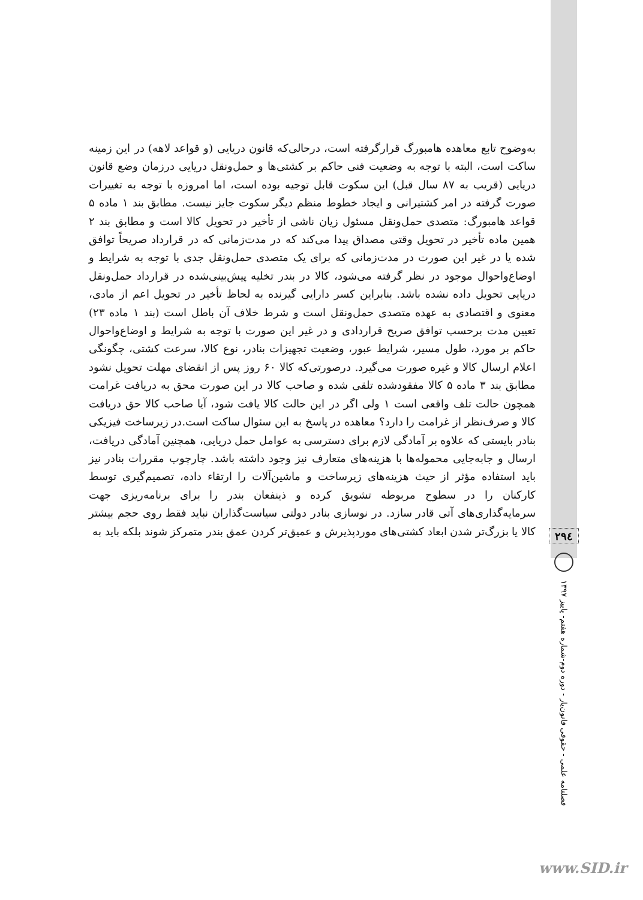به‌وضوح تابع معاهده هامبورگ قرارگرفته است، درحالی‌که قانون دریایی (و قواعد لاهه) در این زمینه ساکت است، البته با توجه به وضعیت فنی حاکم بر کشتی‌ها و حمل‌ونقل دریایی درزمان وضع قانون دریایی (قریب به ۸۷ سال قبل) این سکوت قابل توجیه بوده است، اما امروزه با توجه به تغییرات صورت گرفته در امر کشتیرانی و ایجاد خطوط منظم دیگر سکوت جایز نیست. مطابق بند ۱ ماده ۵ قواعد هامبورگ: متصدی حمل‌ونقل مسئول زیان ناشی از تأخیر در تحویل کالا است و مطابق بند ۲ همین ماده تأخیر در تحویل وقتی مصداق پیدا می‌کند که در مدت‌زمانی که در قرارداد صریحاً توافق شده یا در غیر این صورت در مدت‌زمانی که برای یک متصدی حمل‌ونقل جدی با توجه به شرایط و اوضاع‌واحوال موجود در نظر گرفته می‌شود، کالا در بندر تخلیه پیش‌بینی‌شده در قرارداد حمل‌ونقل دریایی تحویل داده نشده باشد. بنابراین کسر دارایی گیرنده به لحاظ تأخیر در تحویل اعم از مادی، معنوی و اقتصادی به عهده متصدی حمل‌ونقل است و شرط خلاف آن باطل است (بند ۱ ماده ۲۳) تعیین مدت برحسب توافق صریح قراردادی و در غیر این صورت با توجه به شرایط و اوضاع‌واحوال حاکم بر مورد، طول مسیر، شرایط عبور، وضعیت تجهیزات بنادر، نوع کالا، سرعت کشتی، چگونگی اعلام ارسال کالا و غیره صورت می‌گیرد. درصورتی‌که کالا ۶۰ روز پس از انقضای مهلت تحویل نشود مطابق بند ۳ ماده ۵ کالا مفقودشده تلقی شده و صاحب کالا در این صورت محق به دریافت غرامت همچون حالت تلف واقعی است ۱ ولی اگر در این حالت کالا یافت شود، آیا صاحب کالا حق دریافت کالا و صرف‌نظر از غرامت را دارد؟ معاهده در پاسخ به این سئوال ساکت است.در زیرساخت فیزیکی بنادر بایستی که علاوه بر آمادگی لازم برای دسترسی به عوامل حمل دریایی، همچنین آمادگی دریافت، ارسال و جابه‌جایی محموله‌ها با هزینه‌های متعارف نیز وجود داشته باشد. چارچوب مقررات بنادر نیز باید استفاده مؤثر از حیث هزینه‌های زیرساخت و ماشین‌آلات را ارتقاء داده، تصمیم‌گیری توسط کارکنان را در سطوح مربوطه تشویق کرده و ذینفعان بندر را برای برنامه‌ریزی جهت سرمایه‌گذاری‌های آتی قادر سازد. در نوسازی بنادر دولتی سیاست‌گذاران نباید فقط روی حجم بیشتر کالا یا بزرگ‌تر شدن ابعاد کشتی‌های موردپذیرش و عمیق‌تر کردن عمق بندر متمرکز شوند بلکه باید به
۲۹٤
فصلنامه علمی - حقوقی قانون‌یار - دوره دوم-شماره هفتم- پاییز ۱۳۹۷
www.SID.ir